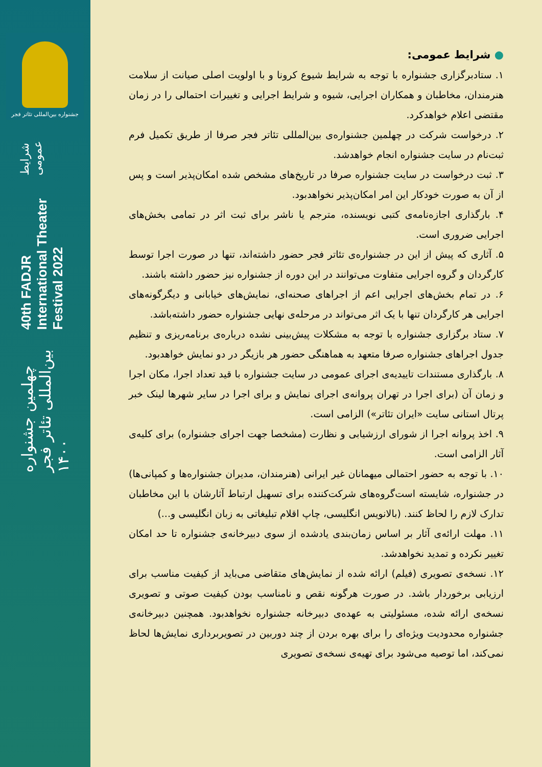جشنواره بین‌المللی تئاتر فجر
چهلمین جشنواره بین‌المللی تئاتر فجر ۱۴۰۰
40th FADJR International Theater Festival 2022
شرایط عمومی
● شرایط عمومی:
۱. ستادبرگزاری جشنواره با توجه به شرایط شیوع کرونا و با اولویت اصلی صیانت از سلامت هنرمندان، مخاطبان و همکاران اجرایی، شیوه و شرایط اجرایی و تغییرات احتمالی را در زمان مقتضی اعلام خواهدکرد.
۲. درخواست شرکت در چهلمین جشنواره‌ی بین‌المللی تئاتر فجر صرفا از طریق تکمیل فرم ثبت‌نام در سایت جشنواره انجام خواهدشد.
۳. ثبت درخواست در سایت جشنواره صرفا در تاریخ‌های مشخص شده امکان‌پذیر است و پس از آن به صورت خودکار این امر امکان‌پذیر نخواهدبود.
۴. بارگذاری اجازه‌نامه‌ی کتبی نویسنده، مترجم یا ناشر برای ثبت اثر در تمامی بخش‌های اجرایی ضروری است.
۵. آثاری که پیش از این در جشنواره‌ی تئاتر فجر حضور داشته‌اند، تنها در صورت اجرا توسط کارگردان و گروه اجرایی متفاوت می‌توانند در این دوره از جشنواره نیز حضور داشته باشند.
۶. در تمام بخش‌های اجرایی اعم از اجراهای صحنه‌ای، نمایش‌های خیابانی و دیگرگونه‌های اجرایی هر کارگردان تنها با یک اثر می‌تواند در مرحله‌ی نهایی جشنواره حضور داشته‌باشد.
۷. ستاد برگزاری جشنواره با توجه به مشکلات پیش‌بینی نشده درباره‌ی برنامه‌ریزی و تنظیم جدول اجراهای جشنواره صرفا متعهد به هماهنگی حضور هر بازیگر در دو نمایش خواهدبود.
۸. بارگذاری مستندات تاییدیه‌ی اجرای عمومی در سایت جشنواره با قید تعداد اجرا، مکان اجرا و زمان آن (برای اجرا در تهران پروانه‌ی اجرای نمایش و برای اجرا در سایر شهرها لینک خبر پرتال استانی سایت «ایران تئاتر») الزامی است.
۹. اخذ پروانه اجرا از شورای ارزشیابی و نظارت (مشخصا جهت اجرای جشنواره) برای کلیه‌ی آثار الزامی است.
۱۰. با توجه به حضور احتمالی میهمانان غیر ایرانی (هنرمندان، مدیران جشنواره‌ها و کمپانی‌ها) در جشنواره، شایسته است‌گروه‌های شرکت‌کننده برای تسهیل ارتباط آثارشان با این مخاطبان تدارک لازم را لحاظ کنند. (بالانویس انگلیسی، چاپ اقلام تبلیغاتی به زبان انگلیسی و...)
۱۱. مهلت ارائه‌ی آثار بر اساس زمان‌بندی یادشده از سوی دبیرخانه‌ی جشنواره تا حد امکان تغییر نکرده و تمدید نخواهدشد.
۱۲. نسخه‌ی تصویری (فیلم) ارائه شده از نمایش‌های متقاضی می‌باید از کیفیت مناسب برای ارزیابی برخوردار باشد. در صورت هرگونه نقص و نامناسب بودن کیفیت صوتی و تصویری نسخه‌ی ارائه شده، مسئولیتی به عهده‌ی دبیرخانه جشنواره نخواهدبود. همچنین دبیرخانه‌ی جشنواره محدودیت ویژه‌ای را برای بهره بردن از چند دوربین در تصویربرداری نمایش‌ها لحاظ نمی‌کند، اما توصیه می‌شود برای تهیه‌ی نسخه‌ی تصویری